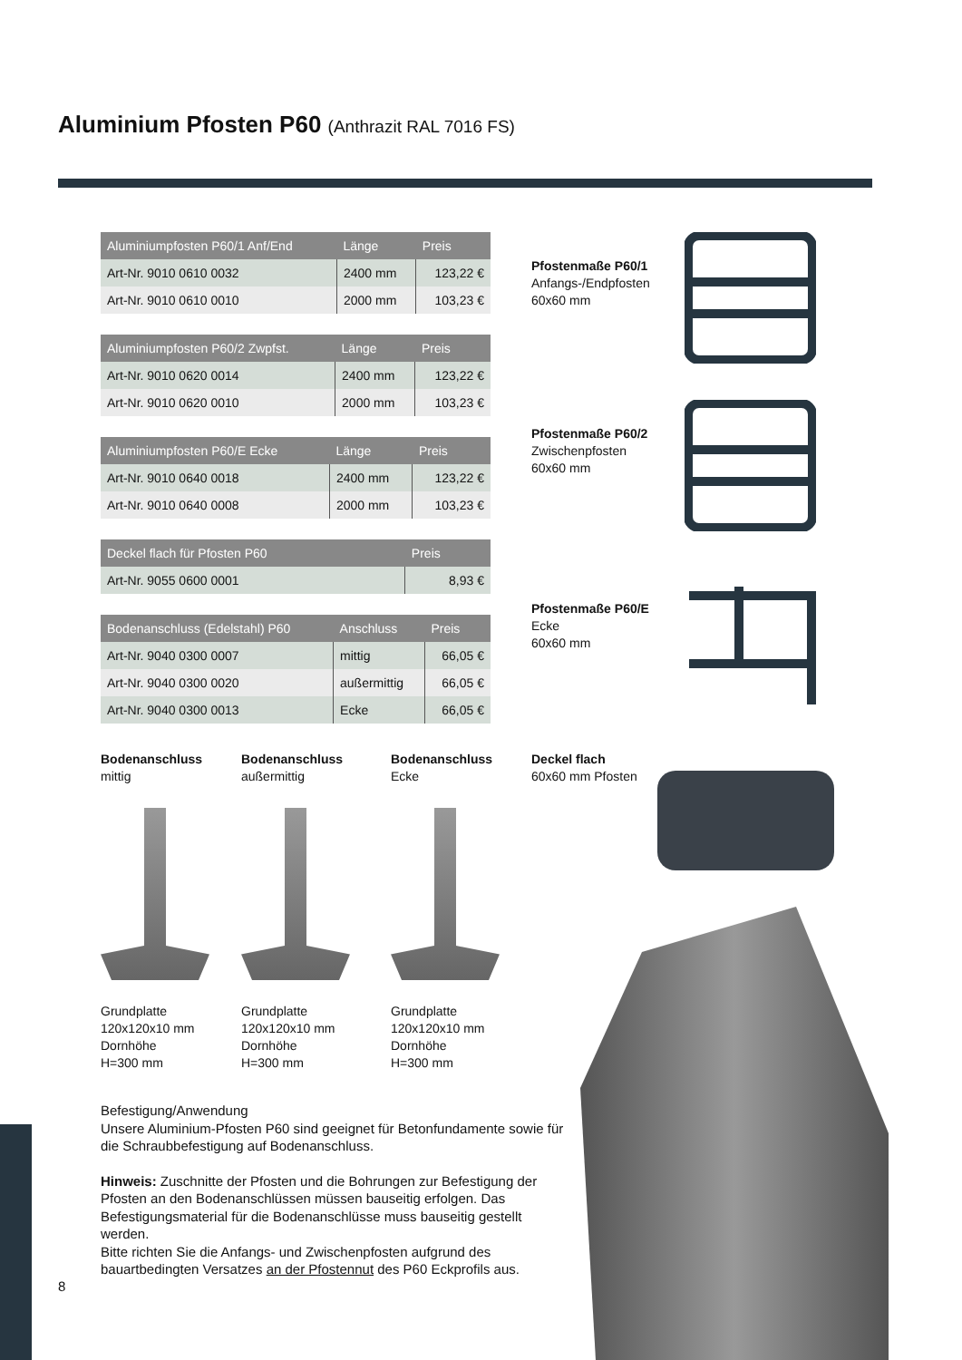Aluminium Pfosten P60 (Anthrazit RAL 7016 FS)
| Aluminiumpfosten P60/1 Anf/End | Länge | Preis |
| --- | --- | --- |
| Art-Nr. 9010 0610 0032 | 2400 mm | 123,22 € |
| Art-Nr. 9010 0610 0010 | 2000 mm | 103,23 € |
| Aluminiumpfosten P60/2 Zwpfst. | Länge | Preis |
| --- | --- | --- |
| Art-Nr. 9010 0620 0014 | 2400 mm | 123,22 € |
| Art-Nr. 9010 0620 0010 | 2000 mm | 103,23 € |
| Aluminiumpfosten P60/E Ecke | Länge | Preis |
| --- | --- | --- |
| Art-Nr. 9010 0640 0018 | 2400 mm | 123,22 € |
| Art-Nr. 9010 0640 0008 | 2000 mm | 103,23 € |
| Deckel flach für Pfosten P60 | Preis |
| --- | --- |
| Art-Nr. 9055 0600 0001 | 8,93 € |
| Bodenanschluss (Edelstahl) P60 | Anschluss | Preis |
| --- | --- | --- |
| Art-Nr. 9040 0300 0007 | mittig | 66,05 € |
| Art-Nr. 9040 0300 0020 | außermittig | 66,05 € |
| Art-Nr. 9040 0300 0013 | Ecke | 66,05 € |
Pfostenmaße P60/1
Anfangs-/Endpfosten
60x60 mm
Pfostenmaße P60/2
Zwischenpfosten
60x60 mm
Pfostenmaße P60/E
Ecke
60x60 mm
Bodenanschluss
mittig
Grundplatte
120x120x10 mm
Dornhöhe
H=300 mm
Bodenanschluss
außermittig
Grundplatte
120x120x10 mm
Dornhöhe
H=300 mm
Bodenanschluss
Ecke
Grundplatte
120x120x10 mm
Dornhöhe
H=300 mm
Deckel flach
60x60 mm Pfosten
Befestigung/Anwendung
Unsere Aluminium-Pfosten P60 sind geeignet für Betonfundamente sowie für die Schraubbefestigung auf Bodenanschluss.
Hinweis: Zuschnitte der Pfosten und die Bohrungen zur Befestigung der Pfosten an den Bodenanschlüssen müssen bauseitig erfolgen. Das Befestigungsmaterial für die Bodenanschlüsse muss bauseitig gestellt werden.
Bitte richten Sie die Anfangs- und Zwischenpfosten aufgrund des bauartbedingten Versatzes an der Pfostennut des P60 Eckprofils aus.
8